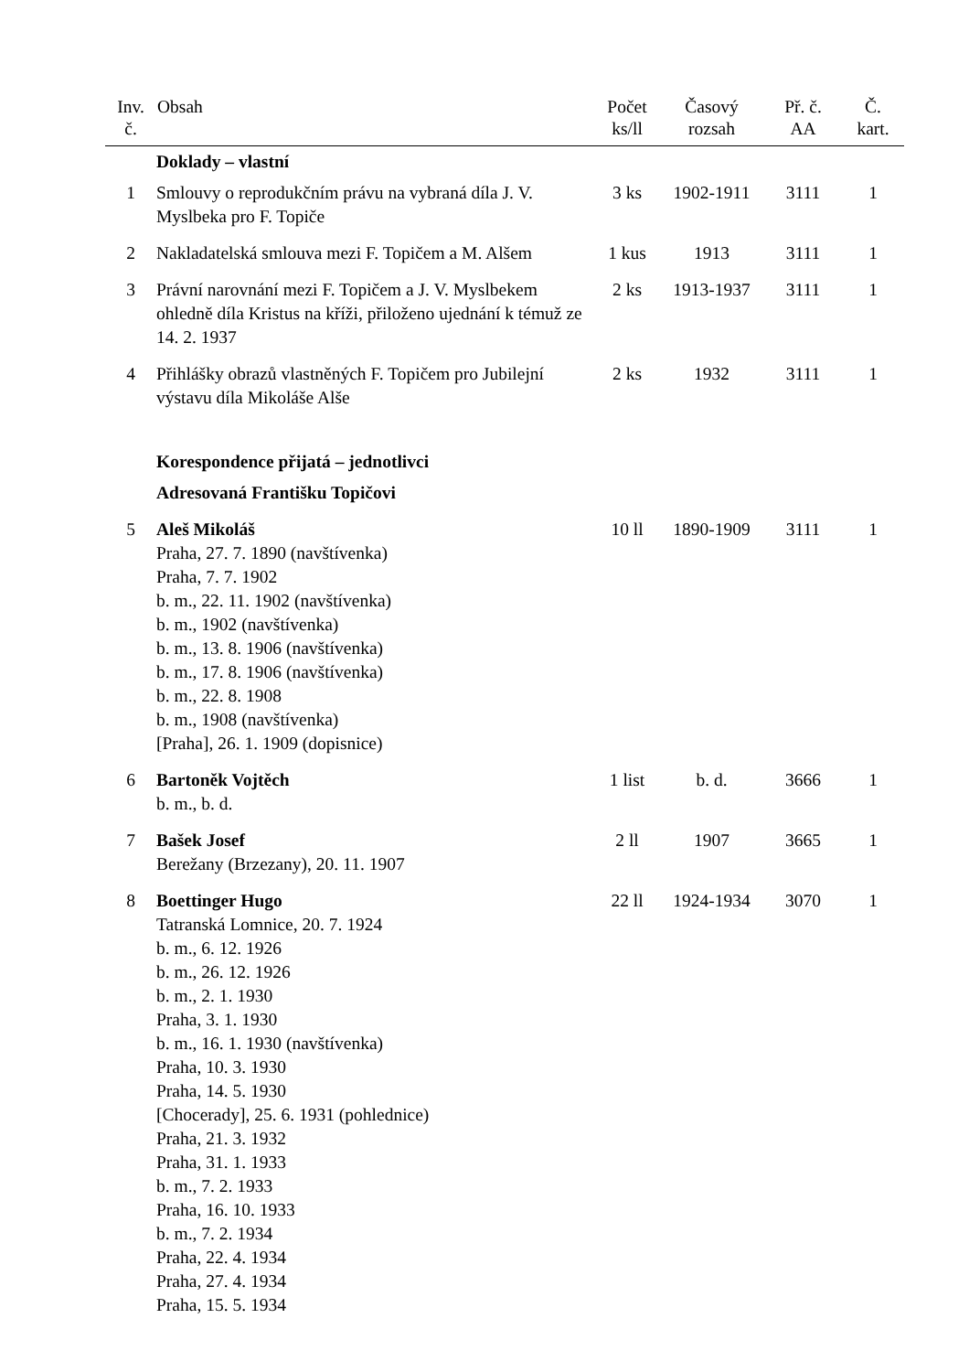| Inv. č. | Obsah | Počet ks/ll | Časový rozsah | Př. č. AA | Č. kart. |
| --- | --- | --- | --- | --- | --- |
| | Doklady – vlastní | | | | |
| 1 | Smlouvy o reprodukčním právu na vybraná díla J. V. Myslbeka pro F. Topiče | 3 ks | 1902-1911 | 3111 | 1 |
| 2 | Nakladatelská smlouva mezi F. Topičem a M. Alšem | 1 kus | 1913 | 3111 | 1 |
| 3 | Právní narovnání mezi F. Topičem a J. V. Myslbekem ohledně díla Kristus na kříži, přiloženo ujednání k témuž ze 14. 2. 1937 | 2 ks | 1913-1937 | 3111 | 1 |
| 4 | Přihlášky obrazů vlastněných F. Topičem pro Jubilejní výstavu díla Mikoláše Alše | 2 ks | 1932 | 3111 | 1 |
| | Korespondence přijatá – jednotlivci | | | | |
| | Adresovaná Františku Topičovi | | | | |
| 5 | Aleš Mikoláš Praha, 27. 7. 1890 (navštívenka) Praha, 7. 7. 1902 b. m., 22. 11. 1902 (navštívenka) b. m., 1902 (navštívenka) b. m., 13. 8. 1906 (navštívenka) b. m., 17. 8. 1906 (navštívenka) b. m., 22. 8. 1908 b. m., 1908 (navštívenka) [Praha], 26. 1. 1909 (dopisnice) | 10 ll | 1890-1909 | 3111 | 1 |
| 6 | Bartoněk Vojtěch b. m., b. d. | 1 list | b. d. | 3666 | 1 |
| 7 | Bašek Josef Berežany (Brzezany), 20. 11. 1907 | 2 ll | 1907 | 3665 | 1 |
| 8 | Boettinger Hugo Tatranská Lomnice, 20. 7. 1924 b. m., 6. 12. 1926 b. m., 26. 12. 1926 b. m., 2. 1. 1930 Praha, 3. 1. 1930 b. m., 16. 1. 1930 (navštívenka) Praha, 10. 3. 1930 Praha, 14. 5. 1930 [Chocerady], 25. 6. 1931 (pohlednice) Praha, 21. 3. 1932 Praha, 31. 1. 1933 b. m., 7. 2. 1933 Praha, 16. 10. 1933 b. m., 7. 2. 1934 Praha, 22. 4. 1934 Praha, 27. 4. 1934 Praha, 15. 5. 1934 | 22 ll | 1924-1934 | 3070 | 1 |